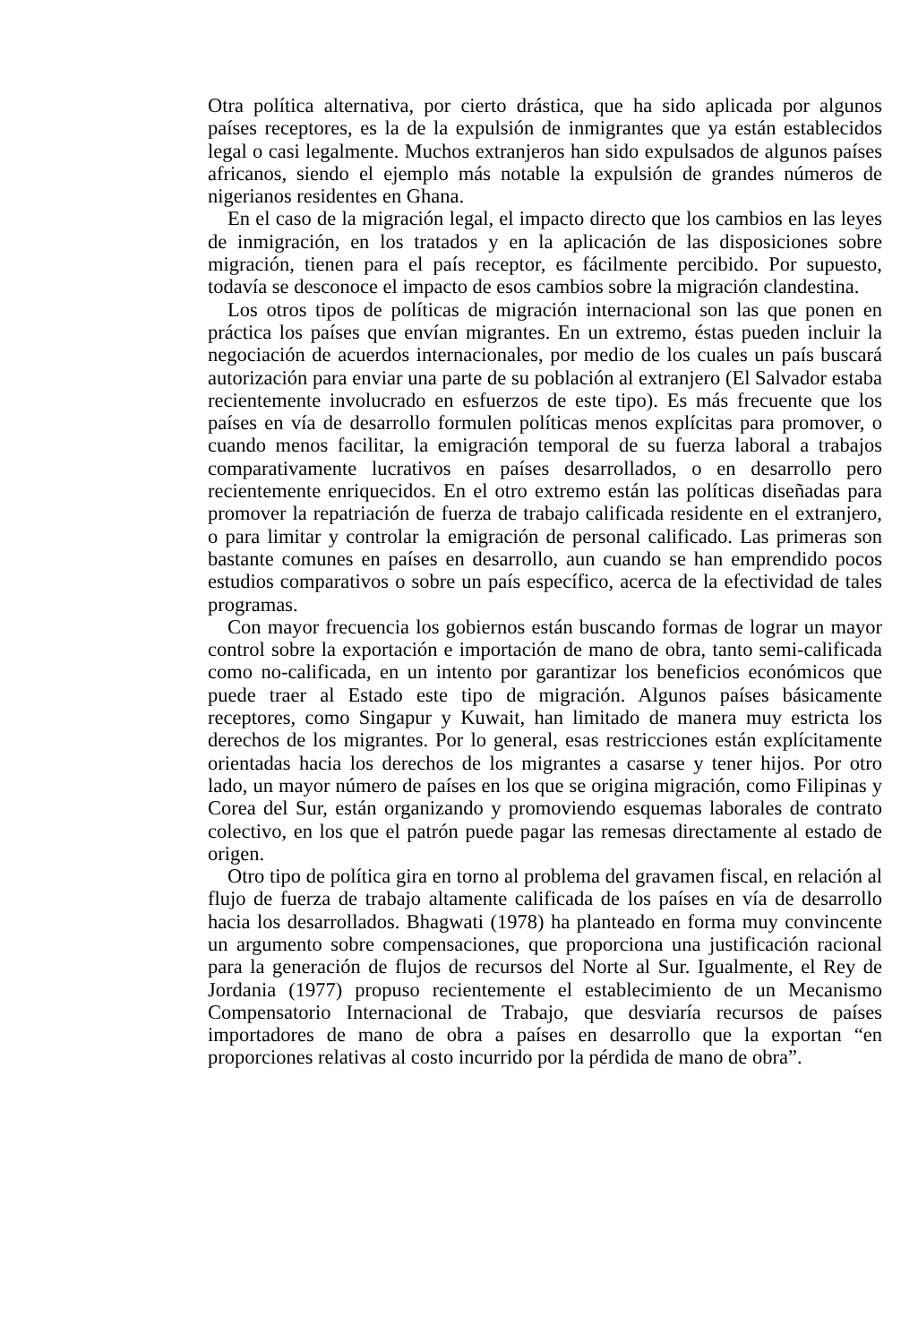Otra política alternativa, por cierto drástica, que ha sido aplicada por algunos países receptores, es la de la expulsión de inmigrantes que ya están establecidos legal o casi legalmente. Muchos extranjeros han sido expulsados de algunos países africanos, siendo el ejemplo más notable la expulsión de grandes números de nigerianos residentes en Ghana.
En el caso de la migración legal, el impacto directo que los cambios en las leyes de inmigración, en los tratados y en la aplicación de las disposiciones sobre migración, tienen para el país receptor, es fácilmente percibido. Por supuesto, todavía se desconoce el impacto de esos cambios sobre la migración clandestina.
Los otros tipos de políticas de migración internacional son las que ponen en práctica los países que envían migrantes. En un extremo, éstas pueden incluir la negociación de acuerdos internacionales, por medio de los cuales un país buscará autorización para enviar una parte de su población al extranjero (El Salvador estaba recientemente involucrado en esfuerzos de este tipo). Es más frecuente que los países en vía de desarrollo formulen políticas menos explícitas para promover, o cuando menos facilitar, la emigración temporal de su fuerza laboral a trabajos comparativamente lucrativos en países desarrollados, o en desarrollo pero recientemente enriquecidos. En el otro extremo están las políticas diseñadas para promover la repatriación de fuerza de trabajo calificada residente en el extranjero, o para limitar y controlar la emigración de personal calificado. Las primeras son bastante comunes en países en desarrollo, aun cuando se han emprendido pocos estudios comparativos o sobre un país específico, acerca de la efectividad de tales programas.
Con mayor frecuencia los gobiernos están buscando formas de lograr un mayor control sobre la exportación e importación de mano de obra, tanto semi-calificada como no-calificada, en un intento por garantizar los beneficios económicos que puede traer al Estado este tipo de migración. Algunos países básicamente receptores, como Singapur y Kuwait, han limitado de manera muy estricta los derechos de los migrantes. Por lo general, esas restricciones están explícitamente orientadas hacia los derechos de los migrantes a casarse y tener hijos. Por otro lado, un mayor número de países en los que se origina migración, como Filipinas y Corea del Sur, están organizando y promoviendo esquemas laborales de contrato colectivo, en los que el patrón puede pagar las remesas directamente al estado de origen.
Otro tipo de política gira en torno al problema del gravamen fiscal, en relación al flujo de fuerza de trabajo altamente calificada de los países en vía de desarrollo hacia los desarrollados. Bhagwati (1978) ha planteado en forma muy convincente un argumento sobre compensaciones, que proporciona una justificación racional para la generación de flujos de recursos del Norte al Sur. Igualmente, el Rey de Jordania (1977) propuso recientemente el establecimiento de un Mecanismo Compensatorio Internacional de Trabajo, que desviaría recursos de países importadores de mano de obra a países en desarrollo que la exportan “en proporciones relativas al costo incurrido por la pérdida de mano de obra”.